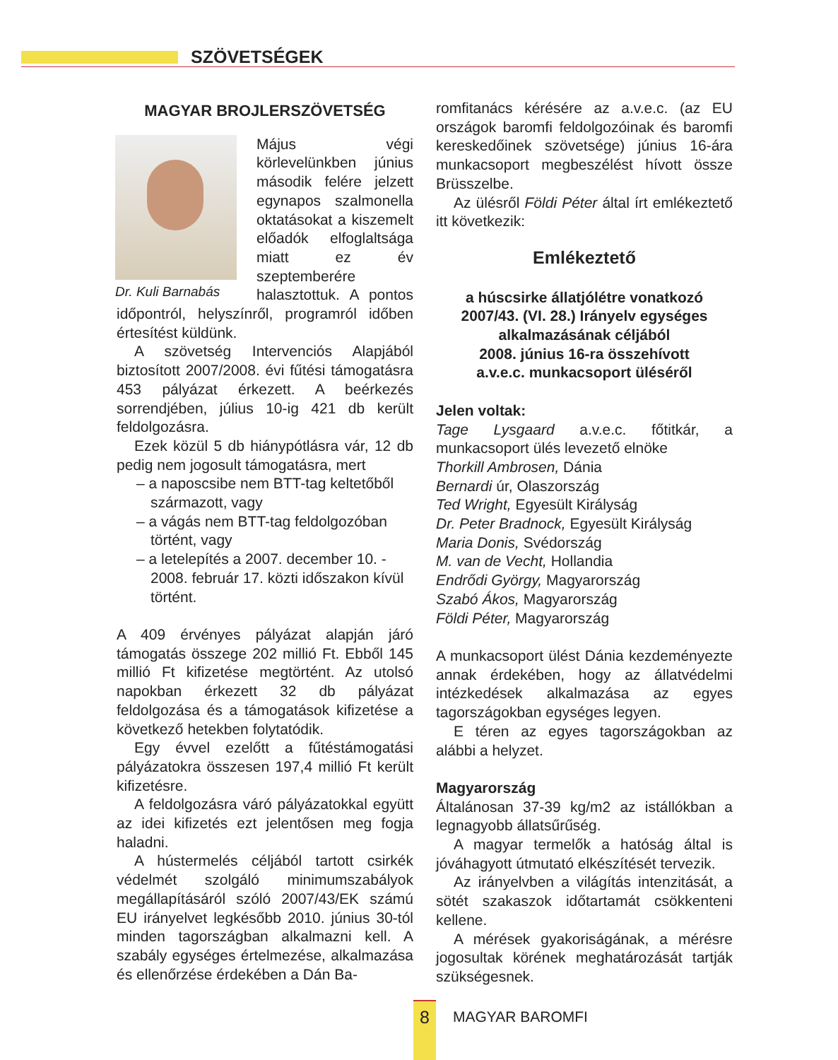SZÖVETSÉGEK
MAGYAR BROJLERSZÖVETSÉG
Dr. Kuli Barnabás
Május végi körlevelünkben június második felére jelzett egynapos szalmonella oktatásokat a kiszemelt előadók elfoglaltsága miatt ez év szeptemberére halasztottuk. A pontos időpontról, helyszínről, programról időben értesítést küldünk.
A szövetség Intervenciós Alapjából biztosított 2007/2008. évi fűtési támogatásra 453 pályázat érkezett. A beérkezés sorrendjében, július 10-ig 421 db került feldolgozásra.
Ezek közül 5 db hiánypótlásra vár, 12 db pedig nem jogosult támogatásra, mert
– a naposcsibe nem BTT-tag keltetőből származott, vagy
– a vágás nem BTT-tag feldolgozóban történt, vagy
– a letelepítés a 2007. december 10. - 2008. február 17. közti időszakon kívül történt.
A 409 érvényes pályázat alapján járó támogatás összege 202 millió Ft. Ebből 145 millió Ft kifizetése megtörtént. Az utolsó napokban érkezett 32 db pályázat feldolgozása és a támogatások kifizetése a következő hetekben folytatódik.
Egy évvel ezelőtt a fűtéstámogatási pályázatokra összesen 197,4 millió Ft került kifizetésre.
A feldolgozásra váró pályázatokkal együtt az idei kifizetés ezt jelentősen meg fogja haladni.
A hústermelés céljából tartott csirkék védelmét szolgáló minimumszabályok megállapításáról szóló 2007/43/EK számú EU irányelvet legkésőbb 2010. június 30-tól minden tagországban alkalmazni kell. A szabály egységes értelmezése, alkalmazása és ellenőrzése érdekében a Dán Ba-
romfitanács kérésére az a.v.e.c. (az EU országok baromfi feldolgozóinak és baromfi kereskedőinek szövetsége) június 16-ára munkacsoport megbeszélést hívott össze Brüsszelbe.
Az ülésről Földi Péter által írt emlékeztető itt következik:
Emlékeztető
a húscsirke állatjólétre vonatkozó
2007/43. (VI. 28.) Irányelv egységes
alkalmazásának céljából
2008. június 16-ra összehívott
a.v.e.c. munkacsoport üléséről
Jelen voltak:
Tage Lysgaard a.v.e.c. főtitkár, a munkacsoport ülés levezető elnöke
Thorkill Ambrosen, Dánia
Bernardi úr, Olaszország
Ted Wright, Egyesült Királyság
Dr. Peter Bradnock, Egyesült Királyság
Maria Donis, Svédország
M. van de Vecht, Hollandia
Endrődi György, Magyarország
Szabó Ákos, Magyarország
Földi Péter, Magyarország
A munkacsoport ülést Dánia kezdeményezte annak érdekében, hogy az állatvédelmi intézkedések alkalmazása az egyes tagországokban egységes legyen.
E téren az egyes tagországokban az alábbi a helyzet.
Magyarország
Általánosan 37-39 kg/m2 az istállókban a legnagyobb állatsűrűség.
A magyar termelők a hatóság által is jóváhagyott útmutató elkészítését tervezik.
Az irányelvben a világítás intenzitását, a sötét szakaszok időtartamát csökkenteni kellene.
A mérések gyakoriságának, a mérésre jogosultak körének meghatározását tartják szükségesnek.
8
MAGYAR BAROMFI